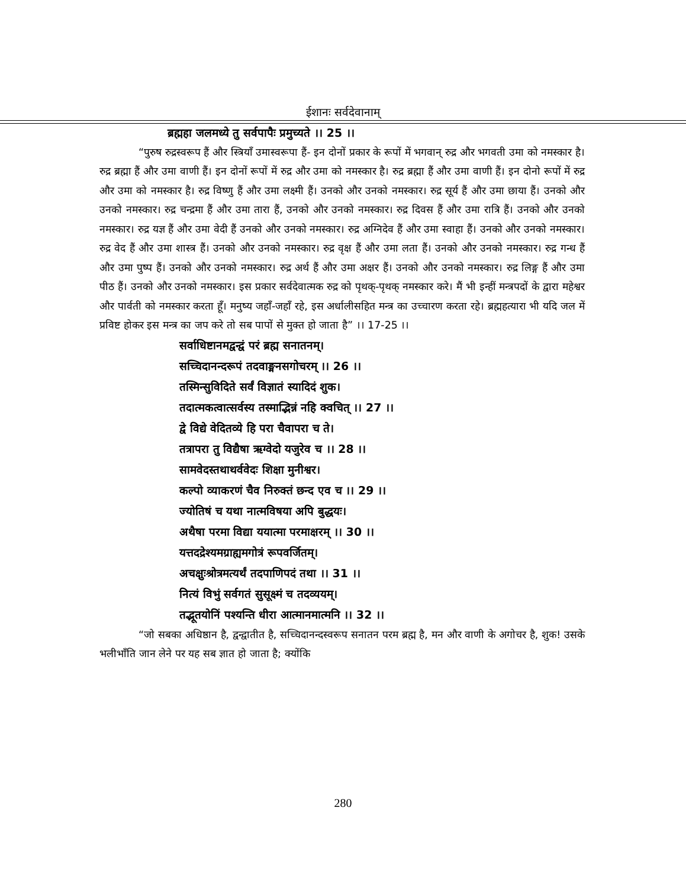ईशानः सर्वदेवानाम्
ब्रह्महा जलमध्ये तु सर्वपापैः प्रमुच्यते ।। 25 ।।
“पुरुष रुद्रस्वरूप हैं और स्त्रियाँ उमास्वरूपा हैं- इन दोनों प्रकार के रूपों में भगवान् रुद्र और भगवती उमा को नमस्कार है। रुद्र ब्रह्मा हैं और उमा वाणी हैं। इन दोनों रूपों में रुद्र और उमा को नमस्कार है। रुद्र ब्रह्मा हैं और उमा वाणी हैं। इन दोनो रूपों में रुद्र और उमा को नमस्कार है। रुद्र विष्णु हैं और उमा लक्ष्मी हैं। उनको और उनको नमस्कार। रुद्र सूर्य हैं और उमा छाया हैं। उनको और उनको नमस्कार। रुद्र चन्द्रमा हैं और उमा तारा हैं, उनको और उनको नमस्कार। रुद्र दिवस हैं और उमा रात्रि हैं। उनको और उनको नमस्कार। रुद्र यज्ञ हैं और उमा वेदी हैं उनको और उनको नमस्कार। रुद्र अग्निदेव हैं और उमा स्वाहा हैं। उनको और उनको नमस्कार। रुद्र वेद हैं और उमा शास्त्र हैं। उनको और उनको नमस्कार। रुद्र वृक्ष हैं और उमा लता हैं। उनको और उनको नमस्कार। रुद्र गन्ध हैं और उमा पुष्प हैं। उनको और उनको नमस्कार। रुद्र अर्थ हैं और उमा अक्षर हैं। उनको और उनको नमस्कार। रुद्र लिङ्ग हैं और उमा पीठ हैं। उनको और उनको नमस्कार। इस प्रकार सर्वदेवात्मक रुद्र को पृथक्-पृथक् नमस्कार करे। मैं भी इन्हीं मन्त्रपदों के द्वारा महेश्वर और पार्वती को नमस्कार करता हूँ। मनुष्य जहाँ-जहाँ रहे, इस अर्धालीसहित मन्त्र का उच्चारण करता रहे। ब्रह्महत्यारा भी यदि जल में प्रविष्ट होकर इस मन्त्र का जप करे तो सब पापों से मुक्त हो जाता है” ।। 17-25 ।।
सर्वाधिष्टानमद्वन्द्वं परं ब्रह्म सनातनम्।
सच्चिदानन्दरूपं तदवाङ्मनसगोचरम् ।। 26 ।।
तस्मिन्सुविदिते सर्वं विज्ञातं स्यादिदं शुक।
तदात्मकत्वात्सर्वस्य तस्माद्भिन्नं नहि क्वचित् ।। 27 ।।
द्वे विद्ये वेदितव्ये हि परा चैवापरा च ते।
तत्रापरा तु विद्यैषा ऋग्वेदो यजुरेव च ।। 28 ।।
सामवेदस्तथाथर्ववेदः शिक्षा मुनीश्वर।
कल्पो व्याकरणं चैव निरुक्तं छन्द एव च ।। 29 ।।
ज्योतिषं च यथा नात्मविषया अपि बुद्धयः।
अथैषा परमा विद्या ययात्मा परमाक्षरम् ।। 30 ।।
यत्तदद्रेश्यमग्राह्यमगोत्रं रूपवर्जितम्।
अचक्षुःश्रोत्रमत्यर्थं तदपाणिपदं तथा ।। 31 ।।
नित्यं विभुं सर्वगतं सुसूक्ष्मं च तदव्ययम्।
तद्भूतयोनिं पश्यन्ति धीरा आत्मानमात्मनि ।। 32 ।।
“जो सबका अधिष्ठान है, द्वन्द्वातीत है, सच्चिदानन्दस्वरूप सनातन परम ब्रह्म है, मन और वाणी के अगोचर है, शुक! उसके भलीभाँति जान लेने पर यह सब ज्ञात हो जाता है; क्योंकि
280